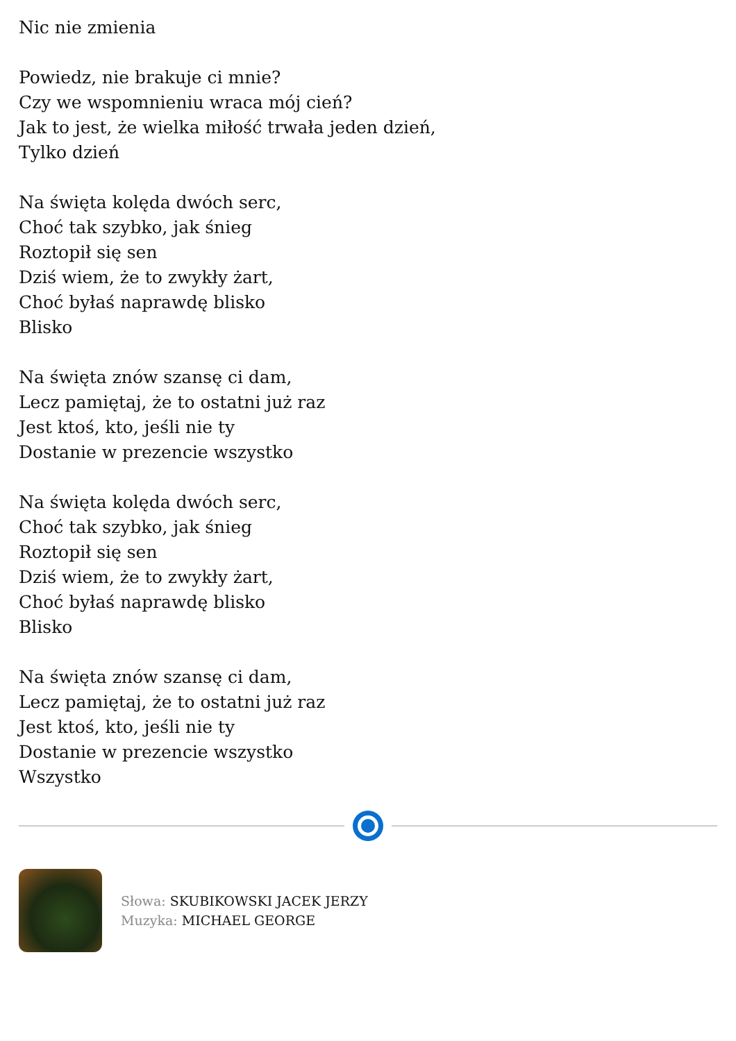Nic nie zmienia
Powiedz, nie brakuje ci mnie?
Czy we wspomnieniu wraca mój cień?
Jak to jest, że wielka miłość trwała jeden dzień,
Tylko dzień
Na święta kolęda dwóch serc,
Choć tak szybko, jak śnieg
Roztopił się sen
Dziś wiem, że to zwykły żart,
Choć byłaś naprawdę blisko
Blisko
Na święta znów szansę ci dam,
Lecz pamiętaj, że to ostatni już raz
Jest ktoś, kto, jeśli nie ty
Dostanie w prezencie wszystko
Na święta kolęda dwóch serc,
Choć tak szybko, jak śnieg
Roztopił się sen
Dziś wiem, że to zwykły żart,
Choć byłaś naprawdę blisko
Blisko
Na święta znów szansę ci dam,
Lecz pamiętaj, że to ostatni już raz
Jest ktoś, kto, jeśli nie ty
Dostanie w prezencie wszystko
Wszystko
Słowa: SKUBIKOWSKI JACEK JERZY
Muzyka: MICHAEL GEORGE